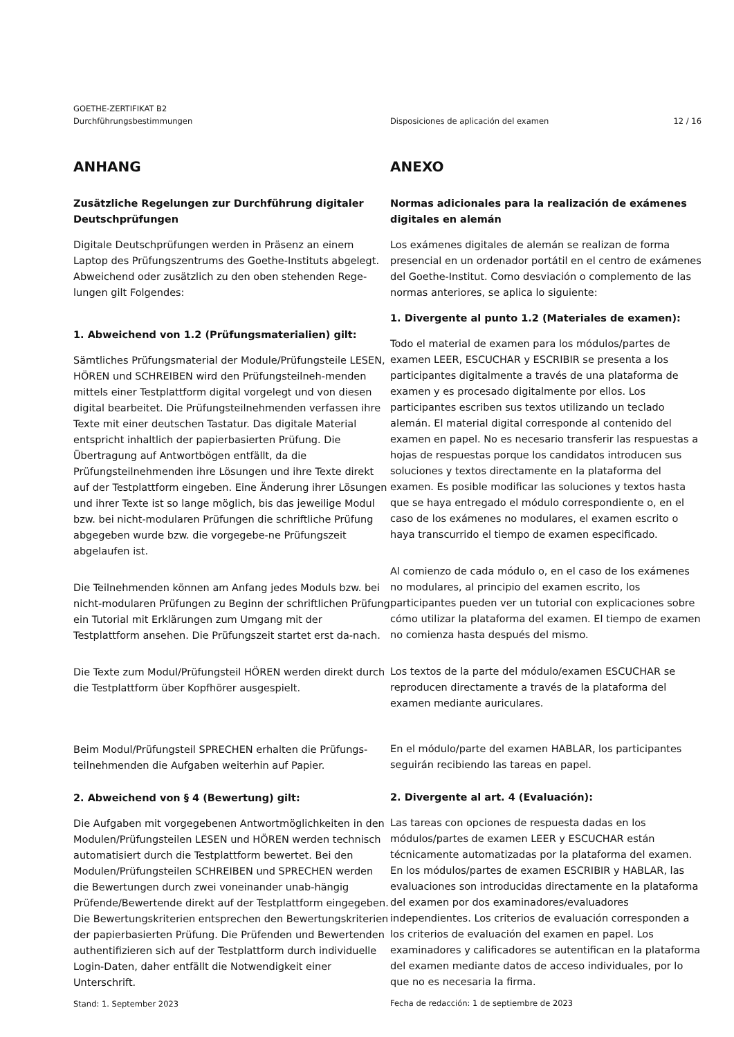GOETHE-ZERTIFIKAT B2
Durchführungsbestimmungen
Disposiciones de aplicación del examen
12 / 16
ANHANG
Zusätzliche Regelungen zur Durchführung digitaler Deutschprüfungen
Digitale Deutschprüfungen werden in Präsenz an einem Laptop des Prüfungszentrums des Goethe-Instituts abgelegt. Abweichend oder zusätzlich zu den oben stehenden Rege-lungen gilt Folgendes:
1. Abweichend von 1.2 (Prüfungsmaterialien) gilt:
Sämtliches Prüfungsmaterial der Module/Prüfungsteile LESEN, HÖREN und SCHREIBEN wird den Prüfungsteilneh-menden mittels einer Testplattform digital vorgelegt und von diesen digital bearbeitet. Die Prüfungsteilnehmenden verfassen ihre Texte mit einer deutschen Tastatur. Das digitale Material entspricht inhaltlich der papierbasierten Prüfung. Die Übertragung auf Antwortbögen entfällt, da die Prüfungsteilnehmenden ihre Lösungen und ihre Texte direkt auf der Testplattform eingeben. Eine Änderung ihrer Lösungen und ihrer Texte ist so lange möglich, bis das jeweilige Modul bzw. bei nicht-modularen Prüfungen die schriftliche Prüfung abgegeben wurde bzw. die vorgegebe-ne Prüfungszeit abgelaufen ist.
Die Teilnehmenden können am Anfang jedes Moduls bzw. bei nicht-modularen Prüfungen zu Beginn der schriftlichen Prüfung ein Tutorial mit Erklärungen zum Umgang mit der Testplattform ansehen. Die Prüfungszeit startet erst da-nach.
Die Texte zum Modul/Prüfungsteil HÖREN werden direkt durch die Testplattform über Kopfhörer ausgespielt.
Beim Modul/Prüfungsteil SPRECHEN erhalten die Prüfungs-teilnehmenden die Aufgaben weiterhin auf Papier.
2. Abweichend von § 4 (Bewertung) gilt:
Die Aufgaben mit vorgegebenen Antwortmöglichkeiten in den Modulen/Prüfungsteilen LESEN und HÖREN werden technisch automatisiert durch die Testplattform bewertet. Bei den Modulen/Prüfungsteilen SCHREIBEN und SPRECHEN werden die Bewertungen durch zwei voneinander unab-hängig Prüfende/Bewertende direkt auf der Testplattform eingegeben. Die Bewertungskriterien entsprechen den Bewertungskriterien der papierbasierten Prüfung. Die Prüfenden und Bewertenden authentifizieren sich auf der Testplattform durch individuelle Login-Daten, daher entfällt die Notwendigkeit einer Unterschrift.
Stand: 1. September 2023
ANEXO
Normas adicionales para la realización de exámenes digitales en alemán
Los exámenes digitales de alemán se realizan de forma presencial en un ordenador portátil en el centro de exámenes del Goethe-Institut. Como desviación o complemento de las normas anteriores, se aplica lo siguiente:
1. Divergente al punto 1.2 (Materiales de examen):
Todo el material de examen para los módulos/partes de examen LEER, ESCUCHAR y ESCRIBIR se presenta a los participantes digitalmente a través de una plataforma de examen y es procesado digitalmente por ellos. Los participantes escriben sus textos utilizando un teclado alemán. El material digital corresponde al contenido del examen en papel. No es necesario transferir las respuestas a hojas de respuestas porque los candidatos introducen sus soluciones y textos directamente en la plataforma del examen. Es posible modificar las soluciones y textos hasta que se haya entregado el módulo correspondiente o, en el caso de los exámenes no modulares, el examen escrito o haya transcurrido el tiempo de examen especificado.
Al comienzo de cada módulo o, en el caso de los exámenes no modulares, al principio del examen escrito, los participantes pueden ver un tutorial con explicaciones sobre cómo utilizar la plataforma del examen. El tiempo de examen no comienza hasta después del mismo.
Los textos de la parte del módulo/examen ESCUCHAR se reproducen directamente a través de la plataforma del examen mediante auriculares.
En el módulo/parte del examen HABLAR, los participantes seguirán recibiendo las tareas en papel.
2. Divergente al art. 4 (Evaluación):
Las tareas con opciones de respuesta dadas en los módulos/partes de examen LEER y ESCUCHAR están técnicamente automatizadas por la plataforma del examen. En los módulos/partes de examen ESCRIBIR y HABLAR, las evaluaciones son introducidas directamente en la plataforma del examen por dos examinadores/evaluadores independientes. Los criterios de evaluación corresponden a los criterios de evaluación del examen en papel. Los examinadores y calificadores se autentifican en la plataforma del examen mediante datos de acceso individuales, por lo que no es necesaria la firma.
Fecha de redacción: 1 de septiembre de 2023